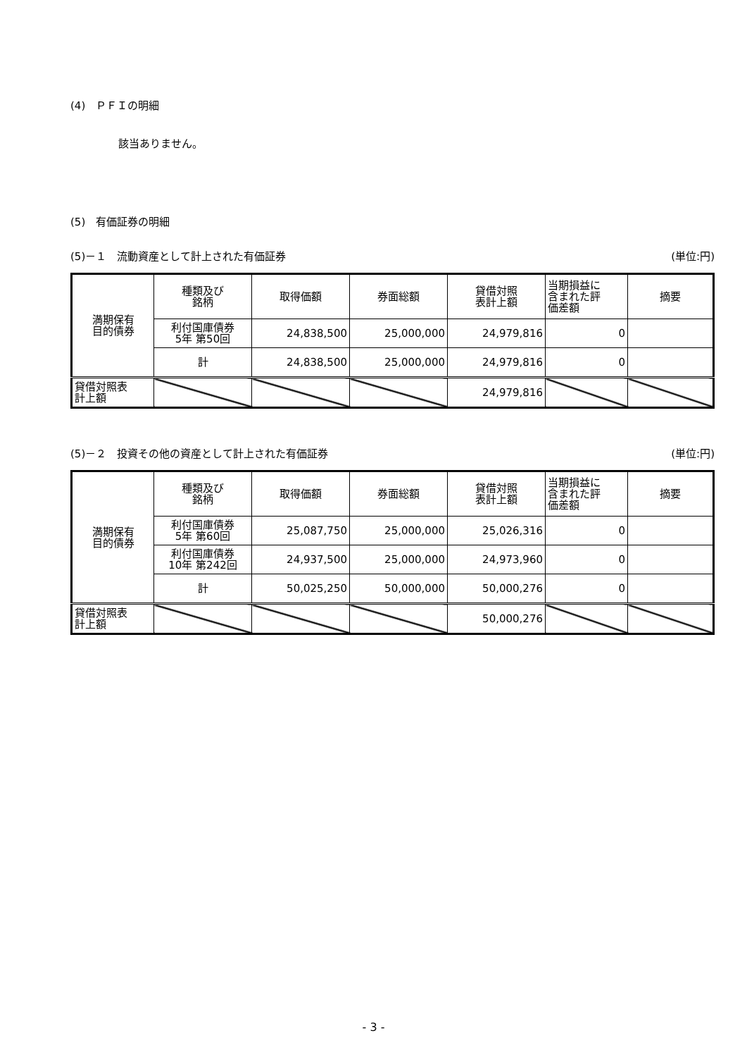(4)　ＰＦＩの明細
該当ありません。
(5)　有価証券の明細
(5)－１　流動資産として計上された有価証券 (単位:円)
| 満期保有 目的債券 | 種類及び 銘柄 | 取得価額 | 券面総額 | 貸借対照 表計上額 | 当期損益に 含まれた評 価差額 | 摘要 |
| | 利付国庫債券 5年 第50回 | 24,838,500 | 25,000,000 | 24,979,816 | 0 | |
| | 計 | 24,838,500 | 25,000,000 | 24,979,816 | 0 | |
| 貸借対照表 計上額 | | | | 24,979,816 | | |
(5)－２　投資その他の資産として計上された有価証券 (単位:円)
| 満期保有 目的債券 | 種類及び 銘柄 | 取得価額 | 券面総額 | 貸借対照 表計上額 | 当期損益に 含まれた評 価差額 | 摘要 |
| | 利付国庫債券 5年 第60回 | 25,087,750 | 25,000,000 | 25,026,316 | 0 | |
| | 利付国庫債券 10年 第242回 | 24,937,500 | 25,000,000 | 24,973,960 | 0 | |
| | 計 | 50,025,250 | 50,000,000 | 50,000,276 | 0 | |
| 貸借対照表 計上額 | | | | 50,000,276 | | |
- 3 -